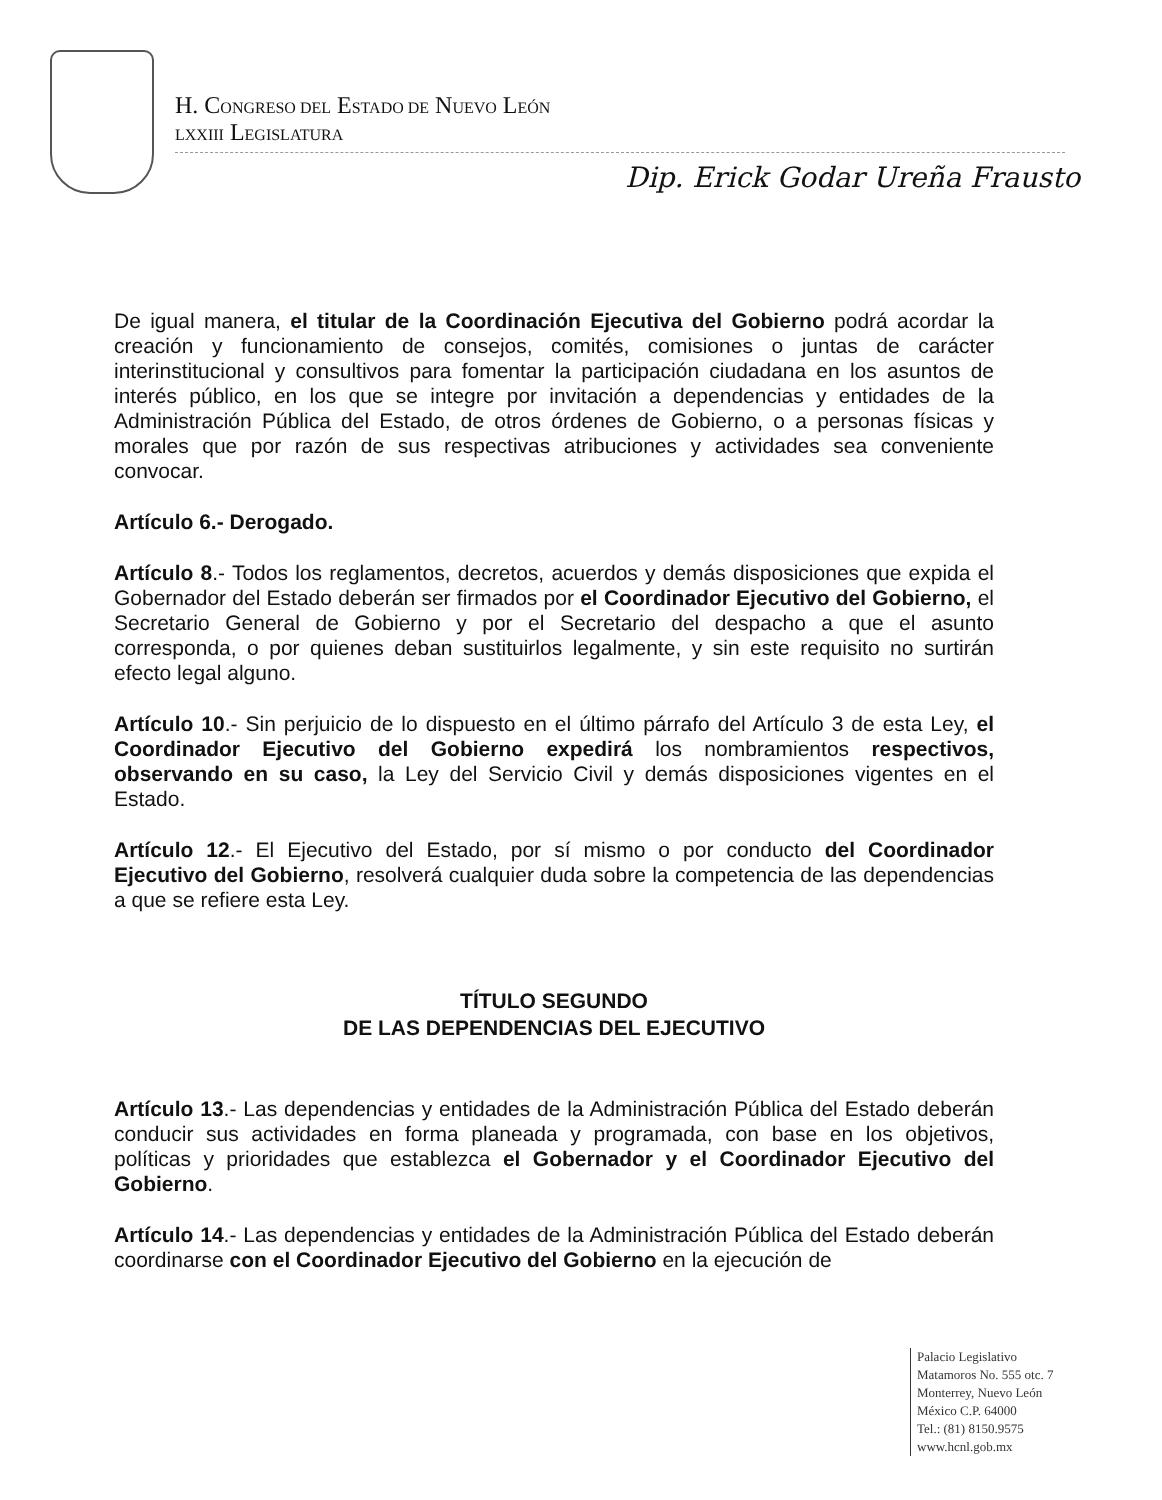H. CONGRESO DEL ESTADO DE NUEVO LEÓN
LXXIII LEGISLATURA
Dip. Erick Godar Ureña Frausto
De igual manera, el titular de la Coordinación Ejecutiva del Gobierno podrá acordar la creación y funcionamiento de consejos, comités, comisiones o juntas de carácter interinstitucional y consultivos para fomentar la participación ciudadana en los asuntos de interés público, en los que se integre por invitación a dependencias y entidades de la Administración Pública del Estado, de otros órdenes de Gobierno, o a personas físicas y morales que por razón de sus respectivas atribuciones y actividades sea conveniente convocar.
Artículo 6.- Derogado.
Artículo 8.- Todos los reglamentos, decretos, acuerdos y demás disposiciones que expida el Gobernador del Estado deberán ser firmados por el Coordinador Ejecutivo del Gobierno, el Secretario General de Gobierno y por el Secretario del despacho a que el asunto corresponda, o por quienes deban sustituirlos legalmente, y sin este requisito no surtirán efecto legal alguno.
Artículo 10.- Sin perjuicio de lo dispuesto en el último párrafo del Artículo 3 de esta Ley, el Coordinador Ejecutivo del Gobierno expedirá los nombramientos respectivos, observando en su caso, la Ley del Servicio Civil y demás disposiciones vigentes en el Estado.
Artículo 12.- El Ejecutivo del Estado, por sí mismo o por conducto del Coordinador Ejecutivo del Gobierno, resolverá cualquier duda sobre la competencia de las dependencias a que se refiere esta Ley.
TÍTULO SEGUNDO
DE LAS DEPENDENCIAS DEL EJECUTIVO
Artículo 13.- Las dependencias y entidades de la Administración Pública del Estado deberán conducir sus actividades en forma planeada y programada, con base en los objetivos, políticas y prioridades que establezca el Gobernador y el Coordinador Ejecutivo del Gobierno.
Artículo 14.- Las dependencias y entidades de la Administración Pública del Estado deberán coordinarse con el Coordinador Ejecutivo del Gobierno en la ejecución de
Palacio Legislativo
Matamoros No. 555 otc. 7
Monterrey, Nuevo León
México C.P. 64000
Tel.: (81) 8150.9575
www.hcnl.gob.mx